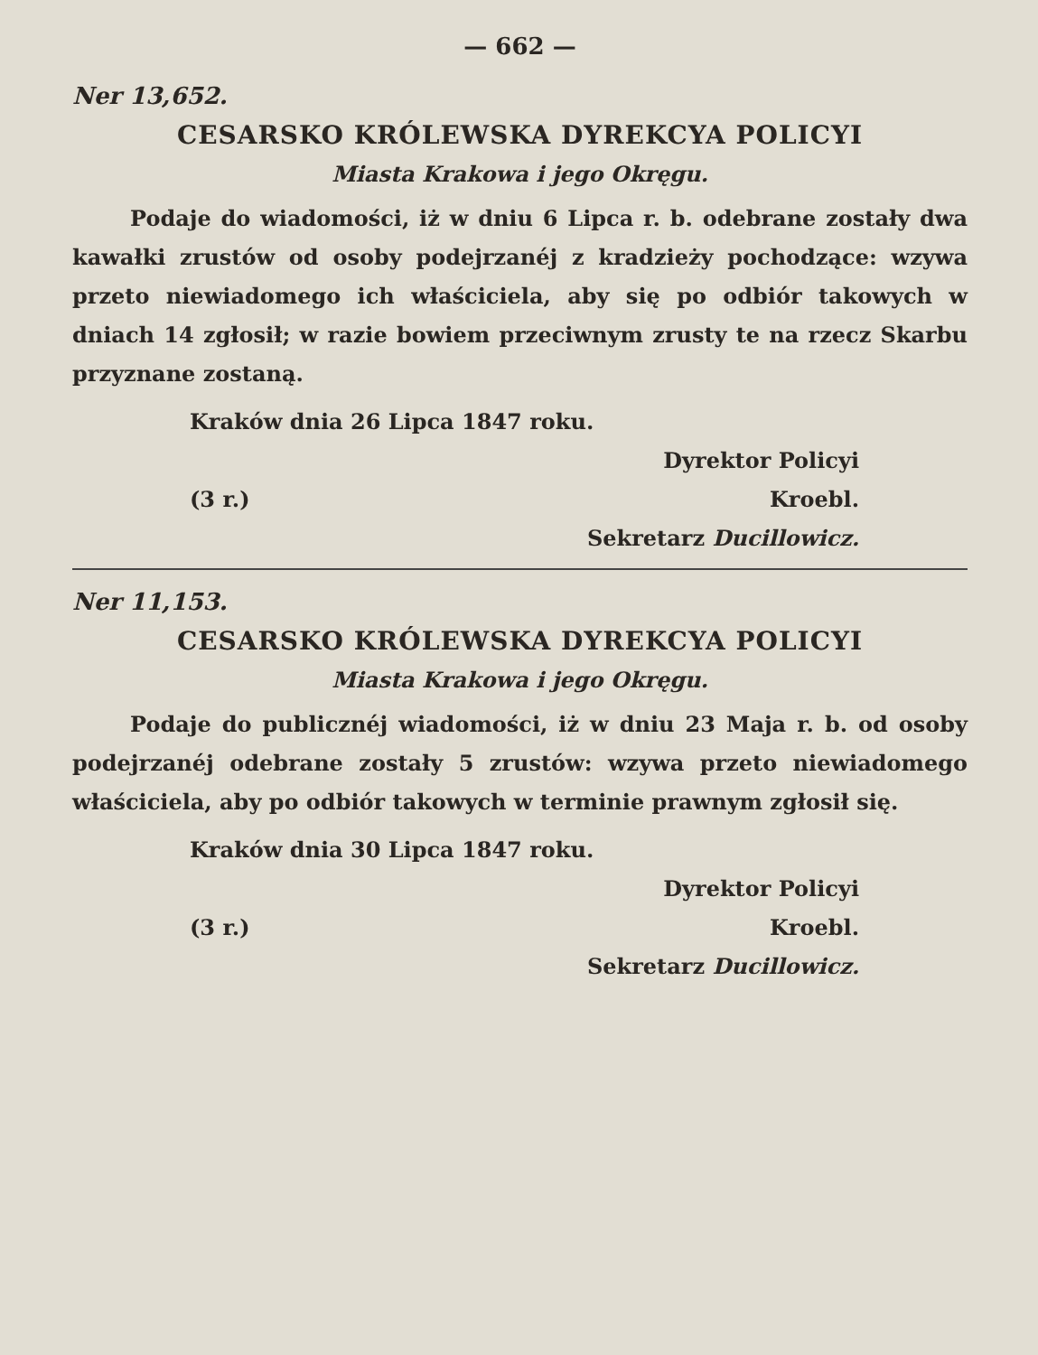— 662 —
Ner 13,652.
CESARSKO KRÓLEWSKA DYREKCYA POLICYI
Miasta Krakowa i jego Okręgu.
Podaje do wiadomości, iż w dniu 6 Lipca r. b. odebrane zostały dwa kawałki zrustów od osoby podejrzanéj z kradzieży pochodzące: wzywa przeto niewiadomego ich właściciela, aby się po odbiór takowych w dniach 14 zgłosił; w razie bowiem przeciwnym zrusty te na rzecz Skarbu przyznane zostaną.
Kraków dnia 26 Lipca 1847 roku.
Dyrektor Policyi
(3 r.) Kroebl.
Sekretarz Ducillowicz.
Ner 11,153.
CESARSKO KRÓLEWSKA DYREKCYA POLICYI
Miasta Krakowa i jego Okręgu.
Podaje do publicznéj wiadomości, iż w dniu 23 Maja r. b. od osoby podejrzanéj odebrane zostały 5 zrustów: wzywa przeto niewiadomego właściciela, aby po odbiór takowych w terminie prawnym zgłosił się.
Kraków dnia 30 Lipca 1847 roku.
Dyrektor Policyi
(3 r.) Kroebl.
Sekretarz Ducillowicz.